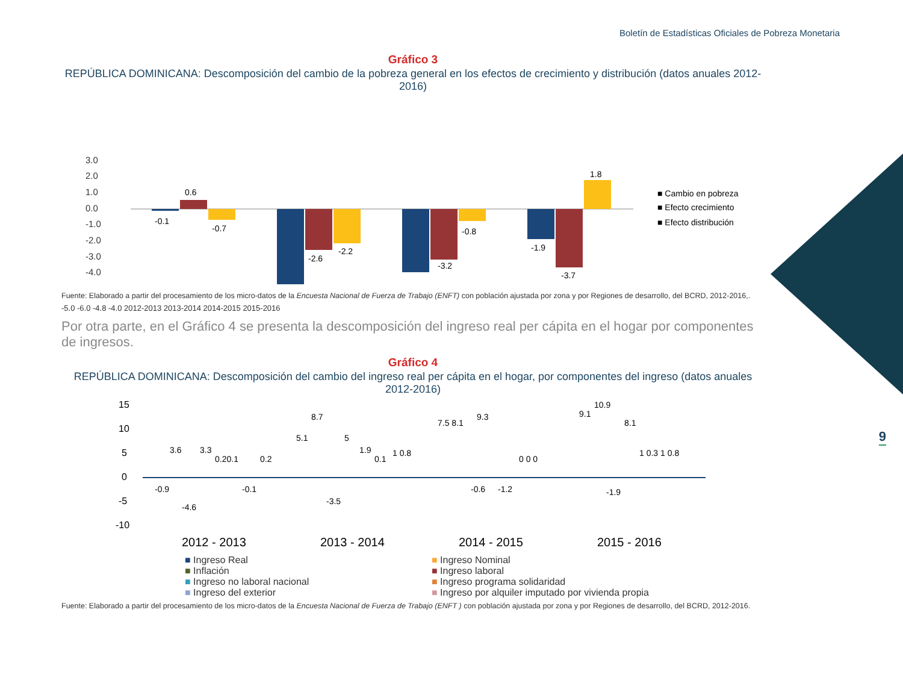Boletín de Estadísticas Oficiales de Pobreza Monetaria
9
Gráfico 3
REPÚBLICA DOMINICANA: Descomposición del cambio de la pobreza general en los efectos de crecimiento y distribución (datos anuales 2012-2016)
3.0
2.0
1.0
0.0
-1.0
-2.0
-3.0
-4.0
-0.1
0.6
-0.7
-2.6
-2.2
-3.2
-0.8
-1.9
-3.7
1.8
■ Cambio en pobreza
■ Efecto crecimiento
■ Efecto distribución
Fuente: Elaborado a partir del procesamiento de los micro-datos de la Encuesta Nacional de Fuerza de Trabajo (ENFT) con población ajustada por zona y por Regiones de desarrollo, del BCRD, 2012-2016,.
-5.0 -6.0 -4.8 -4.0 2012-2013 2013-2014 2014-2015 2015-2016
Por otra parte, en el Gráfico 4 se presenta la descomposición del ingreso real per cápita en el hogar por componentes de ingresos.
Gráfico 4
REPÚBLICA DOMINICANA: Descomposición del cambio del ingreso real per cápita en el hogar, por componentes del ingreso (datos anuales 2012-2016)
15
10
5
0
-5
-10
-0.9
3.6
-4.6
3.3
0.20.1
-0.1
0.2
5.1
8.7
-3.5
5
1.9
0.1
1 0.8
7.5 8.1
9.3
-0.6
-1.2
0 0 0
9.1
10.9
8.1
-1.9
1 0.3 1 0.8
2012 - 2013
2013 - 2014
2014 - 2015
2015 - 2016
■ Ingreso Real ■ Ingreso Nominal ■ Inflación ■ Ingreso laboral ■ Ingreso no laboral nacional ■ Ingreso programa solidaridad ■ Ingreso del exterior ■ Ingreso por alquiler imputado por vivienda propia
Fuente: Elaborado a partir del procesamiento de los micro-datos de la Encuesta Nacional de Fuerza de Trabajo (ENFT ) con población ajustada por zona y por Regiones de desarrollo, del BCRD, 2012-2016.